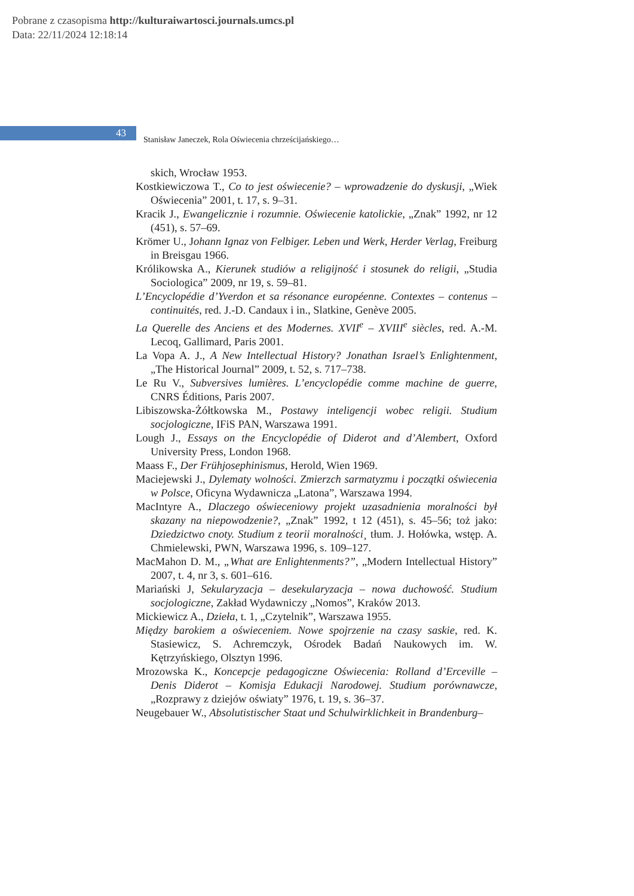Pobrane z czasopisma http://kulturaiwartosci.journals.umcs.pl
Data: 22/11/2024 12:18:14
43
Stanisław Janeczek, Rola Oświecenia chrześcijańskiego…
skich, Wrocław 1953.
Kostkiewiczowa T., Co to jest oświecenie? – wprowadzenie do dyskusji, „Wiek Oświecenia” 2001, t. 17, s. 9–31.
Kracik J., Ewangelicznie i rozumnie. Oświecenie katolickie, „Znak” 1992, nr 12 (451), s. 57–69.
Krömer U., Johann Ignaz von Felbiger. Leben und Werk, Herder Verlag, Freiburg in Breisgau 1966.
Królikowska A., Kierunek studiów a religijność i stosunek do religii, „Studia Sociologica” 2009, nr 19, s. 59–81.
L’Encyclopédie d’Yverdon et sa résonance européenne. Contextes – contenus – continuités, red. J.-D. Candaux i in., Slatkine, Genève 2005.
La Querelle des Anciens et des Modernes. XVII<sup>e</sup> – XVIII<sup>e</sup> siècles, red. A.-M. Lecoq, Gallimard, Paris 2001.
La Vopa A. J., A New Intellectual History? Jonathan Israel’s Enlightenment, „The Historical Journal” 2009, t. 52, s. 717–738.
Le Ru V., Subversives lumières. L’encyclopédie comme machine de guerre, CNRS Éditions, Paris 2007.
Libiszowska-Żółtkowska M., Postawy inteligencji wobec religii. Studium socjologiczne, IFiS PAN, Warszawa 1991.
Lough J., Essays on the Encyclopédie of Diderot and d’Alembert, Oxford University Press, London 1968.
Maass F., Der Frühjosephinismus, Herold, Wien 1969.
Maciejewski J., Dylematy wolności. Zmierzch sarmatyzmu i początki oświecenia w Polsce, Oficyna Wydawnicza „Latona”, Warszawa 1994.
MacIntyre A., Dlaczego oświeceniowy projekt uzasadnienia moralności był skazany na niepowodzenie?, „Znak” 1992, t 12 (451), s. 45–56; toż jako: Dziedzictwo cnoty. Studium z teorii moralności¸ tłum. J. Hołówka, wstęp. A. Chmielewski, PWN, Warszawa 1996, s. 109–127.
MacMahon D. M., „What are Enlightenments?”, „Modern Intellectual History” 2007, t. 4, nr 3, s. 601–616.
Mariański J, Sekularyzacja – desekularyzacja – nowa duchowość. Studium socjologiczne, Zakład Wydawniczy „Nomos”, Kraków 2013.
Mickiewicz A., Dzieła, t. 1, „Czytelnik”, Warszawa 1955.
Między barokiem a oświeceniem. Nowe spojrzenie na czasy saskie, red. K. Stasiewicz, S. Achremczyk, Ośrodek Badań Naukowych im. W. Kętrzyńskiego, Olsztyn 1996.
Mrozowska K., Koncepcje pedagogiczne Oświecenia: Rolland d’Erceville – Denis Diderot – Komisja Edukacji Narodowej. Studium porównawcze, „Rozprawy z dziejów oświaty” 1976, t. 19, s. 36–37.
Neugebauer W., Absolutistischer Staat und Schulwirklichkeit in Brandenburg–